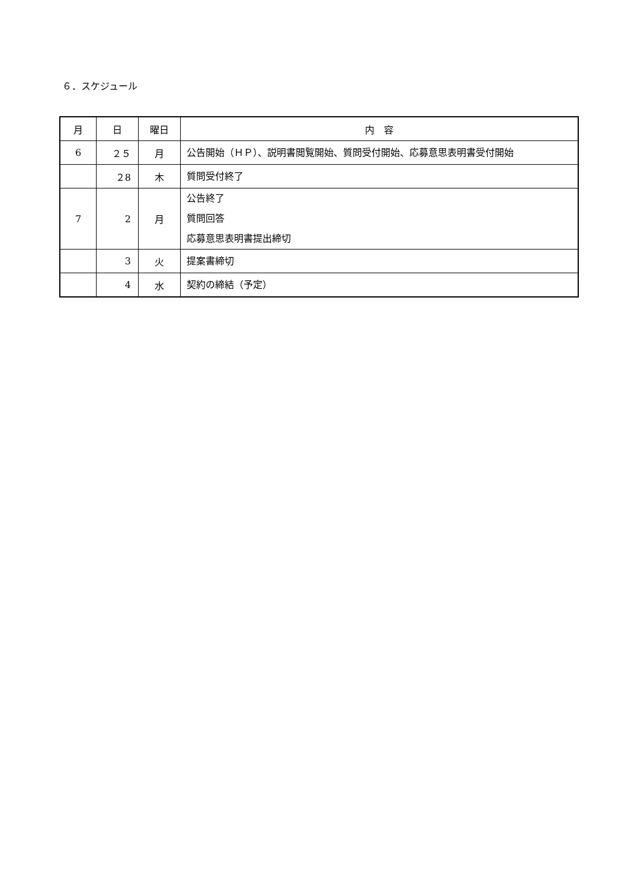６．スケジュール
| 月 | 日 | 曜日 | 内 容 |
| --- | --- | --- | --- |
| 6 | ２５ | 月 | 公告開始（ＨＰ）、説明書閲覧開始、質問受付開始、応募意思表明書受付開始 |
| | ２8 | 木 | 質問受付終了 |
| 7 | 2 | 月 | 公告終了 質問回答 応募意思表明書提出締切 |
| | 3 | 火 | 提案書締切 |
| | 4 | 水 | 契約の締結（予定） |